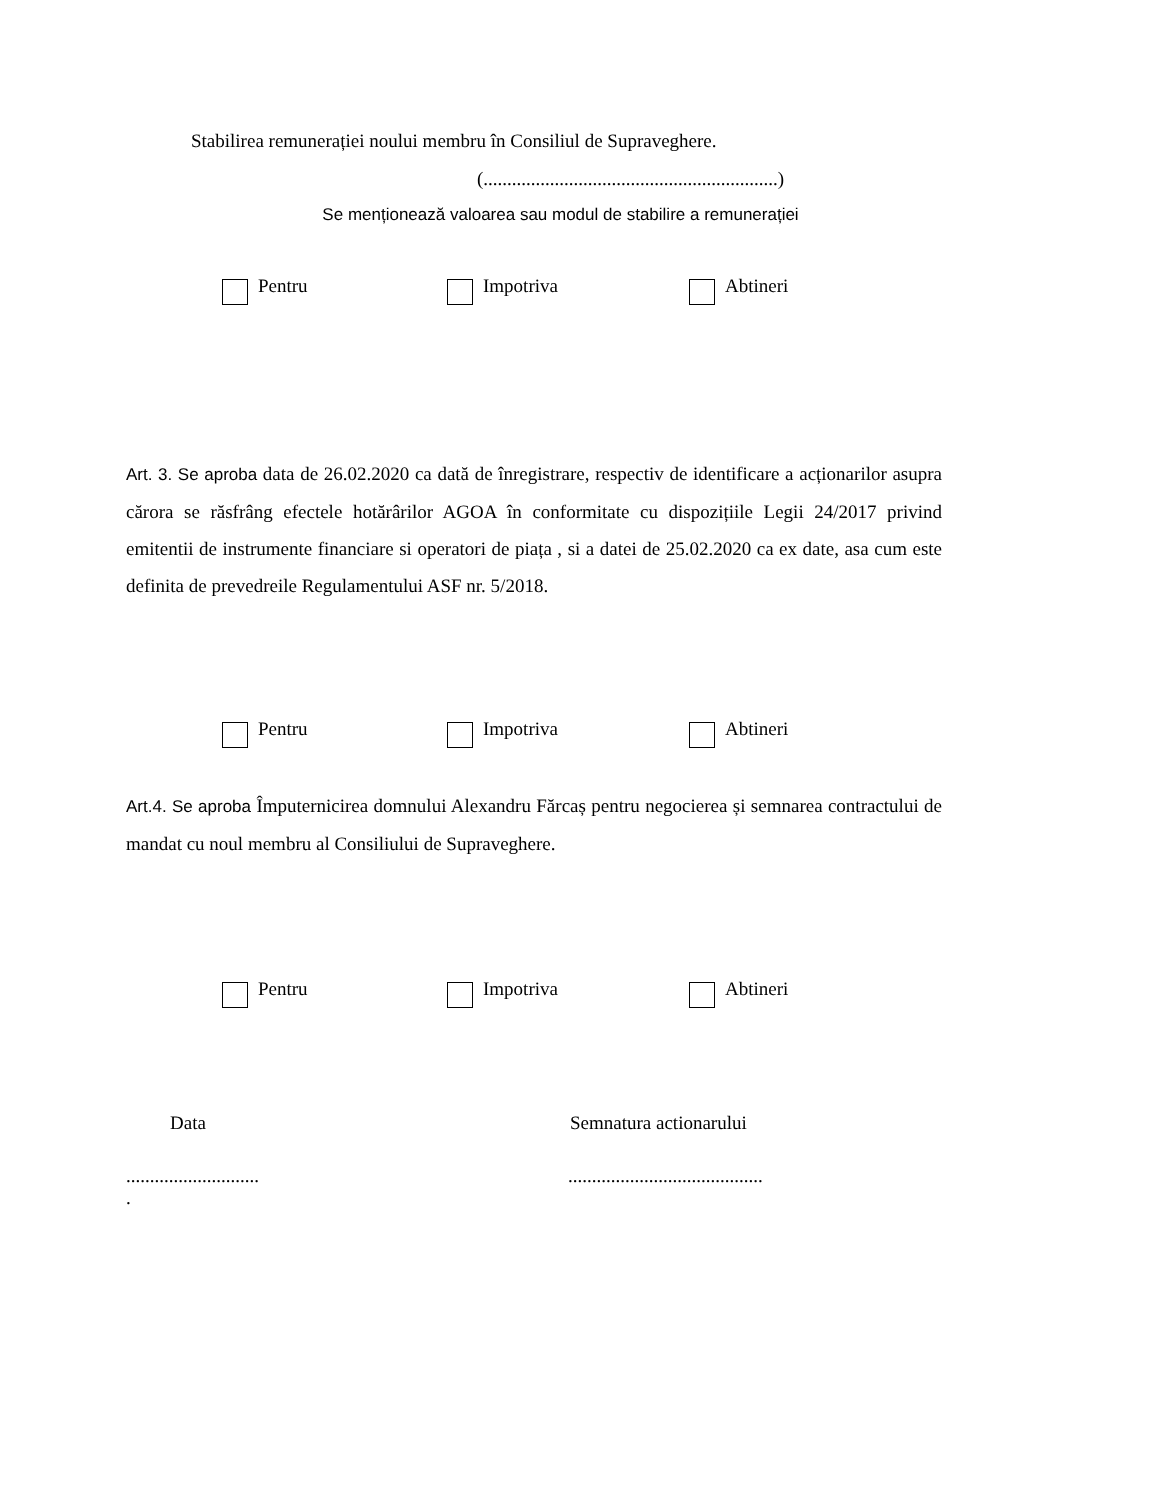Stabilirea remunerației noului membru în Consiliul de Supraveghere.
(..............................................................)
Se menționează valoarea sau modul de stabilire a remunerației
Pentru Impotriva Abtineri
Art. 3. Se aproba data de 26.02.2020 ca dată de înregistrare, respectiv de identificare a acționarilor asupra cărora se răsfrâng efectele hotărârilor AGOA în conformitate cu dispozițiile Legii 24/2017 privind emitentii de instrumente financiare si operatori de piața , si a datei de 25.02.2020 ca ex date, asa cum este definita de prevedreile Regulamentului ASF nr. 5/2018.
Pentru Impotriva Abtineri
Art.4. Se aproba Împuternicirea domnului Alexandru Fărcaș pentru negocierea și semnarea contractului de mandat cu noul membru al Consiliului de Supraveghere.
Pentru Impotriva Abtineri
Data Semnatura actionarului
............................
.
.........................................